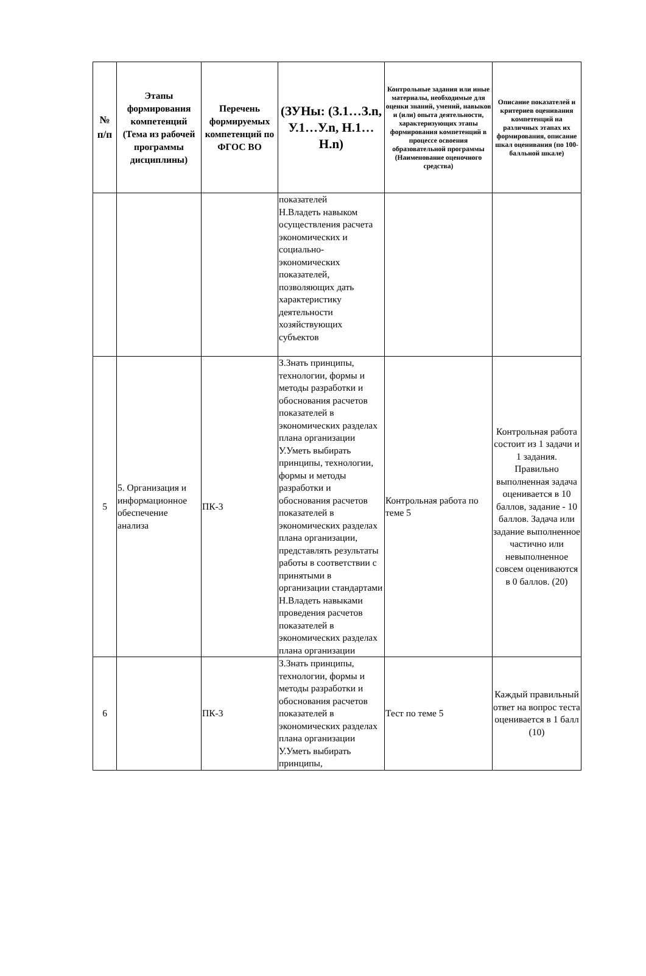| № п/п | Этапы формирования компетенций (Тема из рабочей программы дисциплины) | Перечень формируемых компетенций по ФГОС ВО | (ЗУНы: (З.1…З.n, У.1…У.n, Н.1…Н.n) | Контрольные задания или иные материалы, необходимые для оценки знаний, умений, навыков и (или) опыта деятельности, характеризующих этапы формирования компетенций в процессе освоения образовательной программы (Наименование оценочного средства) | Описание показателей и критериев оценивания компетенций на различных этапах их формирования, описание шкал оценивания (по 100-балльной шкале) |
| --- | --- | --- | --- | --- | --- |
| | | | показателей Н.Владеть навыком осуществления расчета экономических и социально-экономических показателей, позволяющих дать характеристику деятельности хозяйствующих субъектов | | |
| 5 | 5. Организация и информационное обеспечение анализа | ПК-3 | З.Знать принципы, технологии, формы и методы разработки и обоснования расчетов показателей в экономических разделах плана организации У.Уметь выбирать принципы, технологии, формы и методы разработки и обоснования расчетов показателей в экономических разделах плана организации, представлять результаты работы в соответствии с принятыми в организации стандартами Н.Владеть навыками проведения расчетов показателей в экономических разделах плана организации | Контрольная работа по теме 5 | Контрольная работа состоит из 1 задачи и 1 задания. Правильно выполненная задача оценивается в 10 баллов, задание - 10 баллов. Задача или задание выполненное частично или невыполненное совсем оцениваются в 0 баллов. (20) |
| 6 | | ПК-3 | З.Знать принципы, технологии, формы и методы разработки и обоснования расчетов показателей в экономических разделах плана организации У.Уметь выбирать принципы, | Тест по теме 5 | Каждый правильный ответ на вопрос теста оценивается в 1 балл (10) |